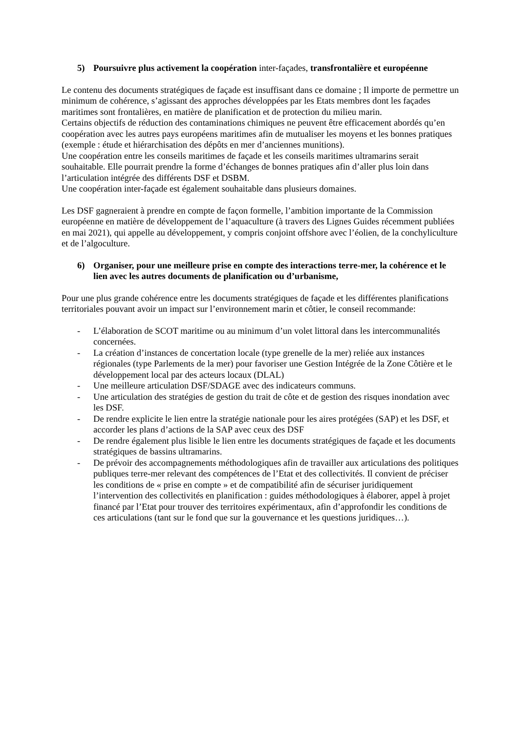5) Poursuivre plus activement la coopération inter-façades, transfrontalière et européenne
Le contenu des documents stratégiques de façade est insuffisant dans ce domaine ; Il importe de permettre un minimum de cohérence, s’agissant des approches développées par les Etats membres dont les façades maritimes sont frontalières, en matière de planification et de protection du milieu marin.
Certains objectifs de réduction des contaminations chimiques ne peuvent être efficacement abordés qu’en coopération avec les autres pays européens maritimes afin de mutualiser les moyens et les bonnes pratiques (exemple : étude et hiérarchisation des dépôts en mer d’anciennes munitions).
Une coopération entre les conseils maritimes de façade et les conseils maritimes ultramarins serait souhaitable. Elle pourrait prendre la forme d’échanges de bonnes pratiques afin d’aller plus loin dans l’articulation intégrée des différents DSF et DSBM.
Une coopération inter-façade est également souhaitable dans plusieurs domaines.
Les DSF gagneraient à prendre en compte de façon formelle, l’ambition importante de la Commission européenne en matière de développement de l’aquaculture (à travers des Lignes Guides récemment publiées en mai 2021), qui appelle au développement, y compris conjoint offshore avec l’éolien, de la conchyliculture et de l’algoculture.
6) Organiser, pour une meilleure prise en compte des interactions terre-mer, la cohérence et le lien avec les autres documents de planification ou d’urbanisme,
Pour une plus grande cohérence entre les documents stratégiques de façade et les différentes planifications territoriales pouvant avoir un impact sur l’environnement marin et côtier, le conseil recommande:
- L’élaboration de SCOT maritime ou au minimum d’un volet littoral dans les intercommunalités concernées.
- La création d’instances de concertation locale (type grenelle de la mer) reliée aux instances régionales (type Parlements de la mer) pour favoriser une Gestion Intégrée de la Zone Côtière et le développement local par des acteurs locaux (DLAL)
- Une meilleure articulation DSF/SDAGE avec des indicateurs communs.
- Une articulation des stratégies de gestion du trait de côte et de gestion des risques inondation avec les DSF.
- De rendre explicite le lien entre la stratégie nationale pour les aires protégées (SAP) et les DSF, et accorder les plans d’actions de la SAP avec ceux des DSF
- De rendre également plus lisible le lien entre les documents stratégiques de façade et les documents stratégiques de bassins ultramarins.
- De prévoir des accompagnements méthodologiques afin de travailler aux articulations des politiques publiques terre-mer relevant des compétences de l’Etat et des collectivités. Il convient de préciser les conditions de « prise en compte » et de compatibilité afin de sécuriser juridiquement l’intervention des collectivités en planification : guides méthodologiques à élaborer, appel à projet financé par l’Etat pour trouver des territoires expérimentaux, afin d’approfondir les conditions de ces articulations (tant sur le fond que sur la gouvernance et les questions juridiques…).